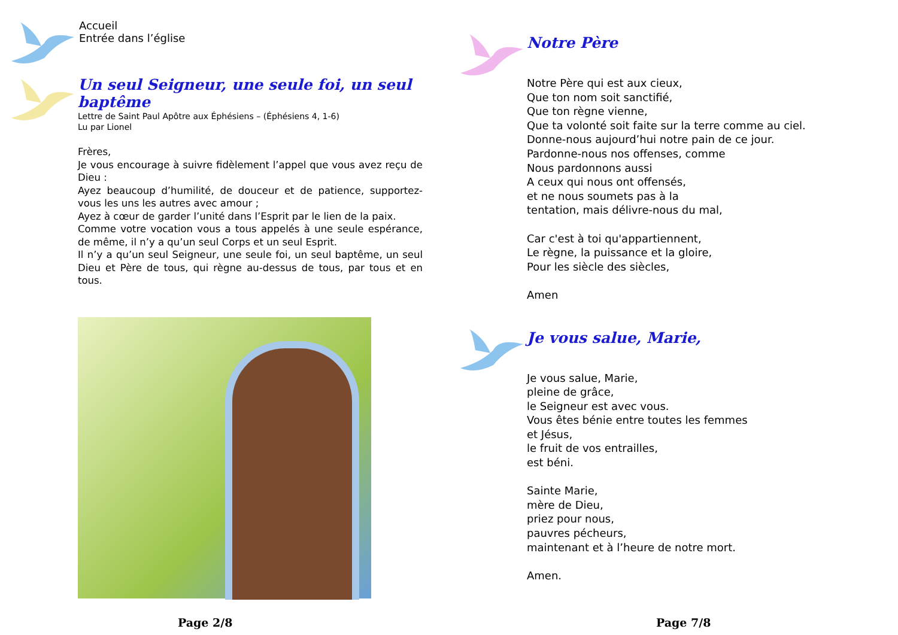Accueil
Entrée dans l’église
Un seul Seigneur, une seule foi, un seul baptême
Lettre de Saint Paul Apôtre aux Éphésiens – (Éphésiens 4, 1-6)
Lu par Lionel
Frères,
Je vous encourage à suivre fidèlement l’appel que vous avez reçu de Dieu :
Ayez beaucoup d’humilité, de douceur et de patience, supportez-vous les uns les autres avec amour ;
Ayez à cœur de garder l’unité dans l’Esprit par le lien de la paix.
Comme votre vocation vous a tous appelés à une seule espérance, de même, il n’y a qu’un seul Corps et un seul Esprit.
Il n’y a qu’un seul Seigneur, une seule foi, un seul baptême, un seul Dieu et Père de tous, qui règne au-dessus de tous, par tous et en tous.
Page 2/8
Notre Père
Notre Père qui est aux cieux,
Que ton nom soit sanctifié,
Que ton règne vienne,
Que ta volonté soit faite sur la terre comme au ciel.
Donne-nous aujourd’hui notre pain de ce jour.
Pardonne-nous nos offenses, comme
Nous pardonnons aussi
A ceux qui nous ont offensés,
et ne nous soumets pas à la
tentation, mais délivre-nous du mal,
Car c'est à toi qu'appartiennent,
Le règne, la puissance et la gloire,
Pour les siècle des siècles,
Amen
Je vous salue, Marie,
Je vous salue, Marie,
pleine de grâce,
le Seigneur est avec vous.
Vous êtes bénie entre toutes les femmes
et Jésus,
le fruit de vos entrailles,
est béni.
Sainte Marie,
mère de Dieu,
priez pour nous,
pauvres pécheurs,
maintenant et à l’heure de notre mort.
Amen.
Page 7/8